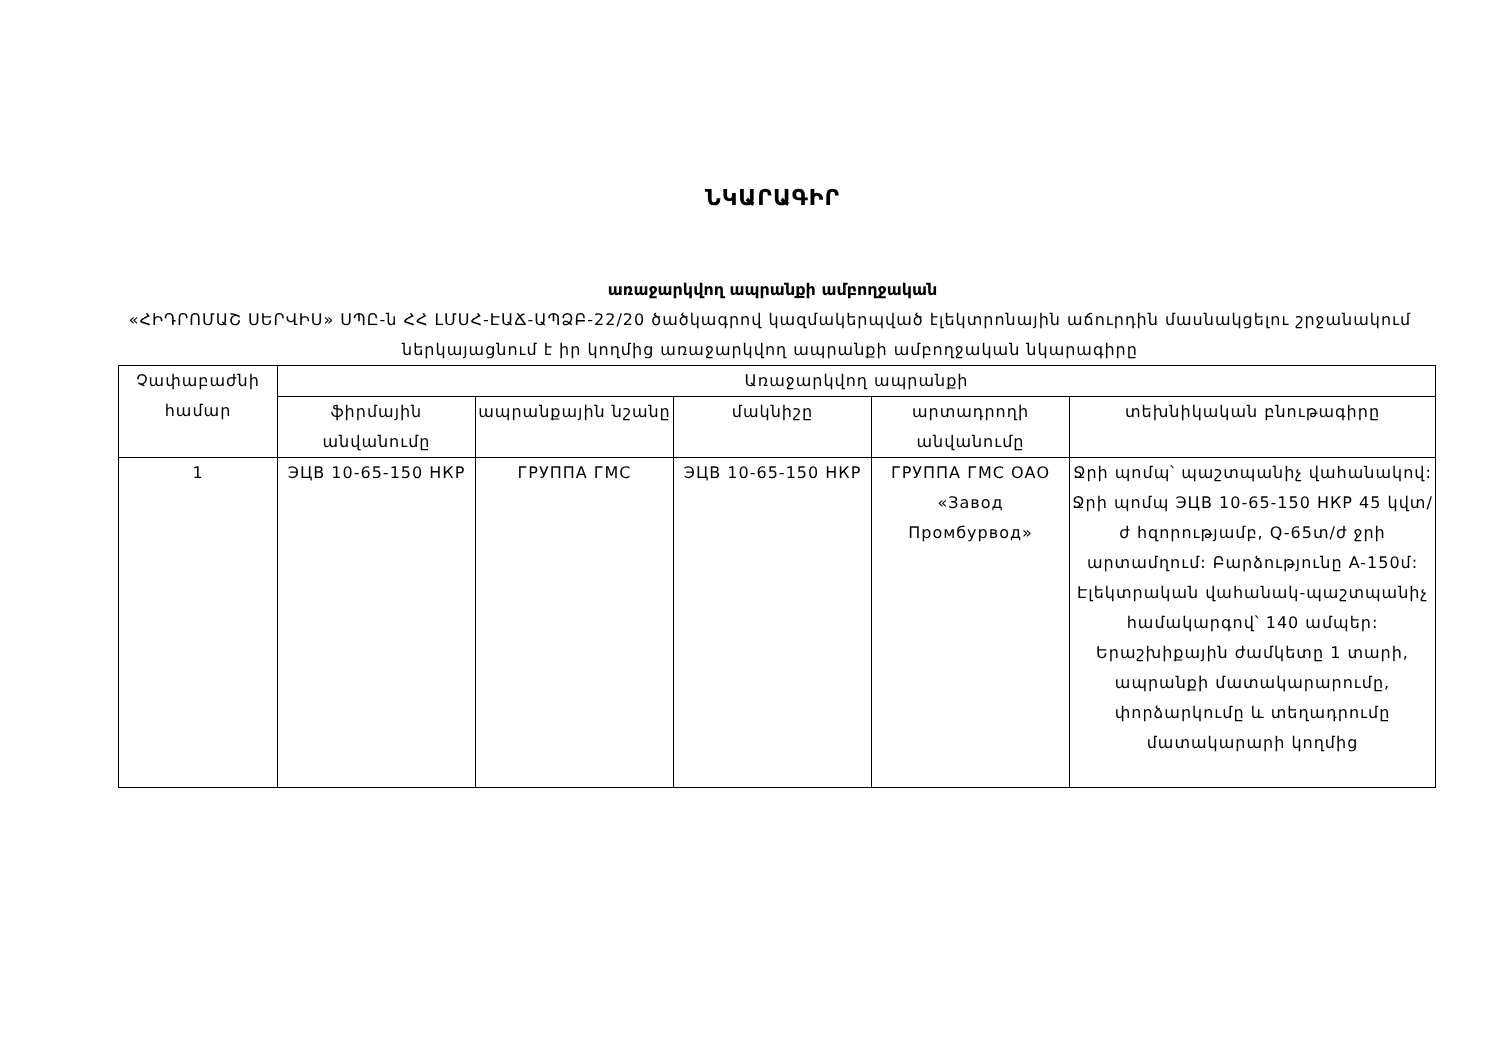ՆԿԱՐԱԳԻՐ
առաջարկվող ապրանքի ամբողջական
«ՀԻԴՐՈՄԱՇ ՍԵՐՎԻՍ» ՍՊԸ-ն ՀՀ ԼՄՍՀ-ԷԱՃ-ԱՊՁԲ-22/20 ծածկագրով կազմակերպված էլեկտրոնային աճուրդին մասնակցելու շրջանակում ներկայացնում է իր կողմից առաջարկվող ապրանքի ամբողջական նկարագիրը
| Չափաբաժնի համար | Առաջարկվող ապրանքի | | | | |
| --- | --- | --- | --- | --- | --- |
| | ֆիրմային անվանումը | ապրանքային նշանը | մակնիշը | արտադրողի անվանումը | տեխնիկական բնութագիրը |
| 1 | ЭЦВ 10-65-150 НКР | ГРУППА ГМС | ЭЦВ 10-65-150 НКР | ГРУППА ГМС ОАО «Завод Промбурвод» | Ջրի պոմպ՝ պաշտպանիչ վահանակով: Ջրի պոմպ ЭЦВ 10-65-150 НКР 45 կվտ/ժ հզորությամբ, Q-65տ/ժ ջրի արտամղում: Բարձությունը A-150մ: Էլեկտրական վահանակ-պաշտպանիչ համակարգով՝ 140 ամպեր: Երաշխիքային ժամկետը 1 տարի, ապրանքի մատակարարումը, փորձարկումը և տեղադրումը մատակարարի կողմից |